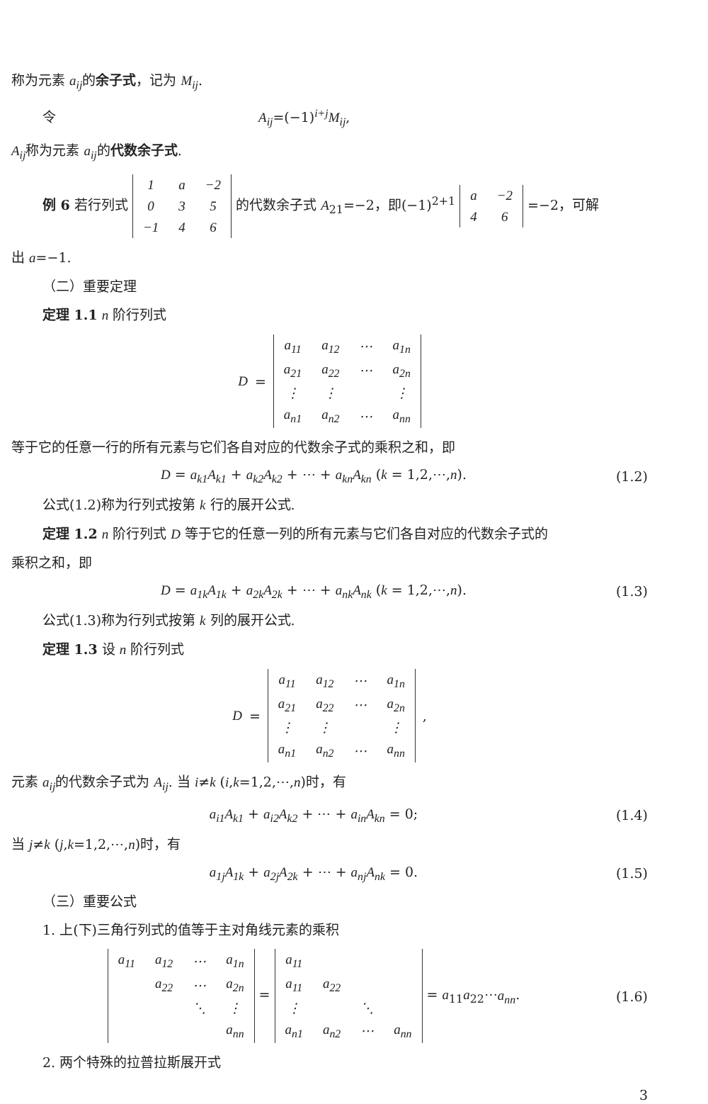称为元素 a<sub>ij</sub>的余子式，记为 M<sub>ij</sub>.
令 A<sub>ij</sub>=(−1)<sup>i+j</sup>M<sub>ij</sub>,
A<sub>ij</sub>称为元素 a<sub>ij</sub>的代数余子式.
例 6 若行列式
| 1 | a | −2 |
| 0 | 3 | 5 |
| −1 | 4 | 6 |
的代数余子式 A<sub>21</sub>=−2，即(−1)<sup>2+1</sup>
| a | −2 |
| 4 | 6 |
=−2，可解
出 a=−1.
（二）重要定理
定理 1.1 n 阶行列式
D =
| a<sub>11</sub> | a<sub>12</sub> | ⋯ | a<sub>1n</sub> |
| a<sub>21</sub> | a<sub>22</sub> | ⋯ | a<sub>2n</sub> |
| ⋮ | ⋮ | | ⋮ |
| a<sub>n1</sub> | a<sub>n2</sub> | ⋯ | a<sub>nn</sub> |
等于它的任意一行的所有元素与它们各自对应的代数余子式的乘积之和，即
D = a<sub>k1</sub>A<sub>k1</sub> + a<sub>k2</sub>A<sub>k2</sub> + ⋯ + a<sub>kn</sub>A<sub>kn</sub> (k = 1,2,⋯,n). (1.2)
公式(1.2)称为行列式按第 k 行的展开公式.
定理 1.2 n 阶行列式 D 等于它的任意一列的所有元素与它们各自对应的代数余子式的
乘积之和，即
D = a<sub>1k</sub>A<sub>1k</sub> + a<sub>2k</sub>A<sub>2k</sub> + ⋯ + a<sub>nk</sub>A<sub>nk</sub> (k = 1,2,⋯,n). (1.3)
公式(1.3)称为行列式按第 k 列的展开公式.
定理 1.3 设 n 阶行列式
D =
| a<sub>11</sub> | a<sub>12</sub> | ⋯ | a<sub>1n</sub> |
| a<sub>21</sub> | a<sub>22</sub> | ⋯ | a<sub>2n</sub> |
| ⋮ | ⋮ | | ⋮ |
| a<sub>n1</sub> | a<sub>n2</sub> | ⋯ | a<sub>nn</sub> |
,
元素 a<sub>ij</sub>的代数余子式为 A<sub>ij</sub>. 当 i≠k (i,k=1,2,⋯,n)时，有
a<sub>i1</sub>A<sub>k1</sub> + a<sub>i2</sub>A<sub>k2</sub> + ⋯ + a<sub>in</sub>A<sub>kn</sub> = 0; (1.4)
当 j≠k (j,k=1,2,⋯,n)时，有
a<sub>1j</sub>A<sub>1k</sub> + a<sub>2j</sub>A<sub>2k</sub> + ⋯ + a<sub>nj</sub>A<sub>nk</sub> = 0. (1.5)
（三）重要公式
1. 上(下)三角行列式的值等于主对角线元素的乘积
| a<sub>11</sub> | a<sub>12</sub> | ⋯ | a<sub>1n</sub> |
| | a<sub>22</sub> | ⋯ | a<sub>2n</sub> |
| | | ⋱ | ⋮ |
| | | | a<sub>nn</sub> |
=
| a<sub>11</sub> | | | |
| a<sub>11</sub> | a<sub>22</sub> | | |
| ⋮ | | ⋱ | |
| a<sub>n1</sub> | a<sub>n2</sub> | ⋯ | a<sub>nn</sub> |
= a<sub>11</sub>a<sub>22</sub>⋯a<sub>nn</sub>. (1.6)
2. 两个特殊的拉普拉斯展开式
3